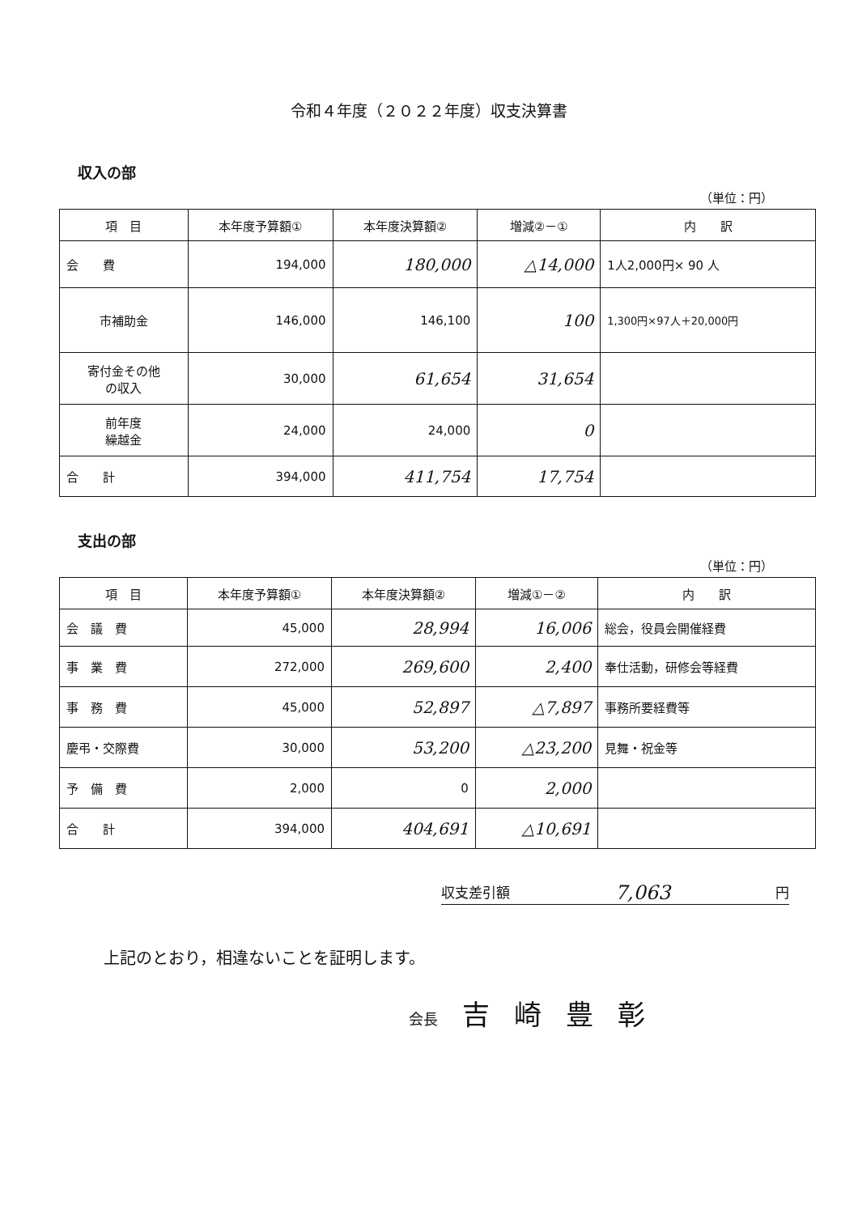令和４年度（２０２２年度）収支決算書
収入の部
（単位：円）
| 項 目 | 本年度予算額① | 本年度決算額② | 増減②－① | 内 訳 |
| --- | --- | --- | --- | --- |
| 会 費 | 194,000 | 180,000 | △14,000 | 1人2,000円× 90 人 |
| 市補助金 | 146,000 | 146,100 | 100 | 1,300円×97人＋20,000円 |
| 寄付金その他 の収入 | 30,000 | 61,654 | 31,654 | |
| 前年度 繰越金 | 24,000 | 24,000 | 0 | |
| 合 計 | 394,000 | 411,754 | 17,754 | |
支出の部
（単位：円）
| 項 目 | 本年度予算額① | 本年度決算額② | 増減①－② | 内 訳 |
| --- | --- | --- | --- | --- |
| 会 議 費 | 45,000 | 28,994 | 16,006 | 総会，役員会開催経費 |
| 事 業 費 | 272,000 | 269,600 | 2,400 | 奉仕活動，研修会等経費 |
| 事 務 費 | 45,000 | 52,897 | △7,897 | 事務所要経費等 |
| 慶弔・交際費 | 30,000 | 53,200 | △23,200 | 見舞・祝金等 |
| 予 備 費 | 2,000 | 0 | 2,000 | |
| 合 計 | 394,000 | 404,691 | △10,691 | |
収支差引額 7,063 円
上記のとおり，相違ないことを証明します。
会長 吉崎豊彰